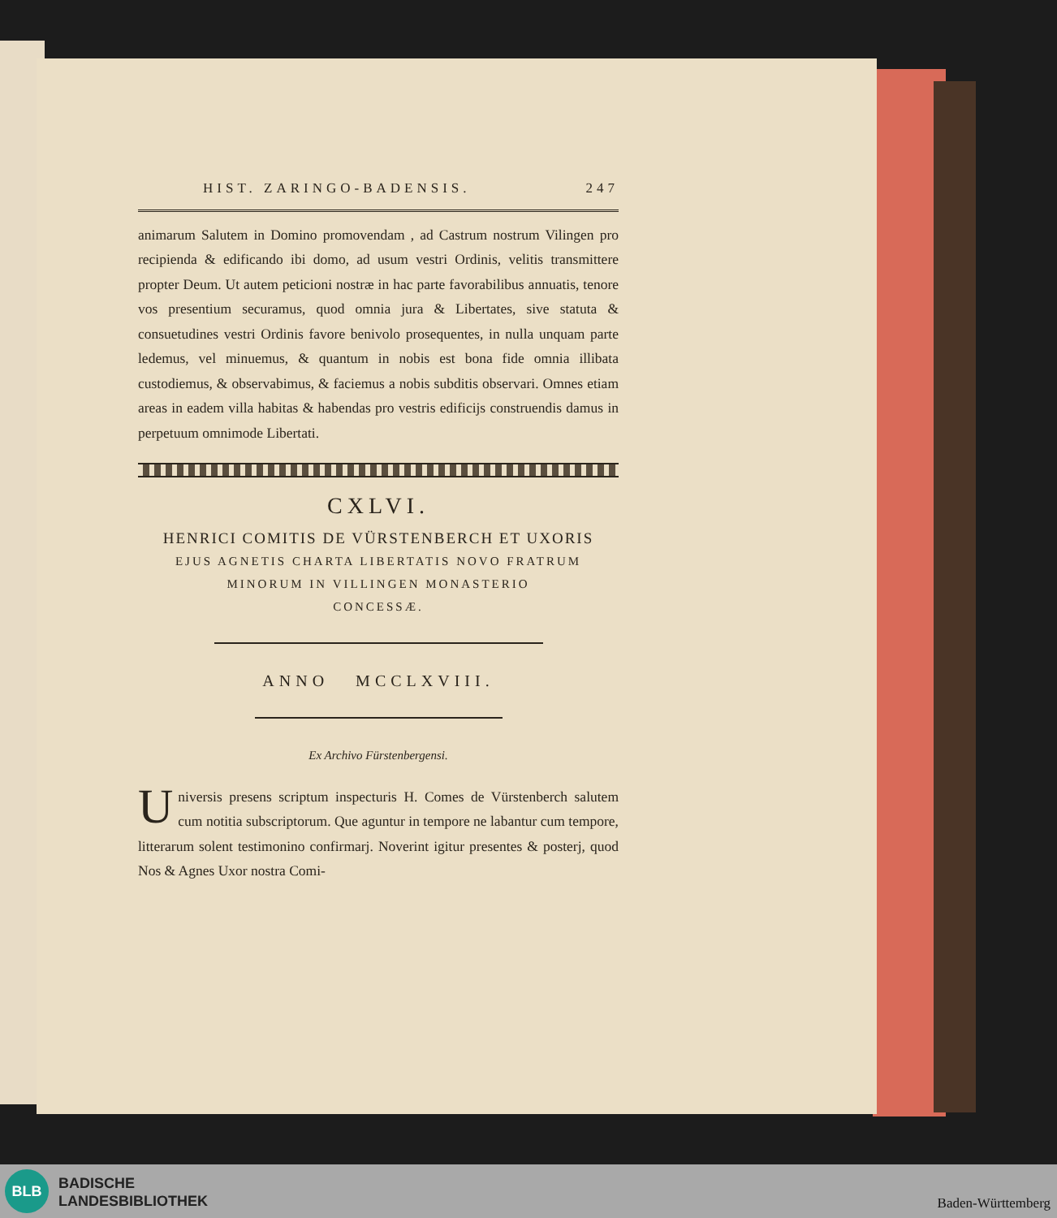HIST. ZARINGO-BADENSIS. 247
animarum Salutem in Domino promovendam , ad Castrum nostrum Vilingen pro recipienda & edificando ibi domo, ad usum vestri Ordinis, velitis transmittere propter Deum. Ut autem peticioni nostræ in hac parte favorabilibus annuatis, tenore vos presentium securamus, quod omnia jura & Libertates, sive statuta & consuetudines vestri Ordinis favore benivolo prosequentes, in nulla unquam parte ledemus, vel minuemus, & quantum in nobis est bona fide omnia illibata custodiemus, & observabimus, & faciemus a nobis subditis observari. Omnes etiam areas in eadem villa habitas & habendas pro vestris edificijs construendis damus in perpetuum omnimode Libertati.
CXLVI.
HENRICI COMITIS DE VÜRSTENBERCH ET UXORIS
EJUS AGNETIS CHARTA LIBERTATIS NOVO FRATRUM
MINORUM IN VILLINGEN MONASTERIO
CONCESSÆ.
ANNO MCCLXVIII.
Ex Archivo Fürstenbergensi.
Universis presens scriptum inspecturis H. Comes de Vürstenberch salutem cum notitia subscriptorum. Que aguntur in tempore ne labantur cum tempore, litterarum solent testimonino confirmarj. Noverint igitur presentes & posterj, quod Nos & Agnes Uxor nostra Comi-
BLB
BADISCHE
LANDESBIBLIOTHEK
Baden-Württemberg